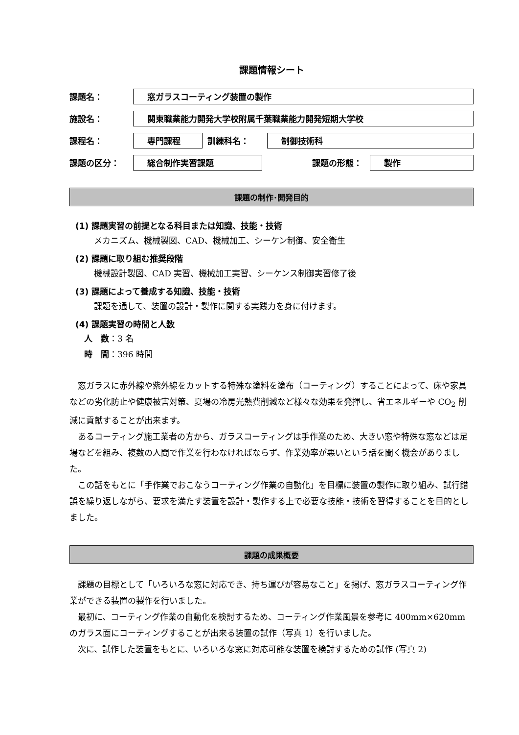課題情報シート
課題名：
窓ガラスコーティング装置の製作
施設名：
関東職業能力開発大学校附属千葉職業能力開発短期大学校
課程名：
専門課程
訓練科名：
制御技術科
課題の区分：
総合制作実習課題
課題の形態：
製作
課題の制作･開発目的
(1) 課題実習の前提となる科目または知識、技能・技術
メカニズム、機械製図、CAD、機械加工、シーケン制御、安全衛生
(2) 課題に取り組む推奨段階
機械設計製図、CAD 実習、機械加工実習、シーケンス制御実習修了後
(3) 課題によって養成する知識、技能・技術
課題を通して、装置の設計・製作に関する実践力を身に付けます。
(4) 課題実習の時間と人数
人　数：3 名
時　間：396 時間
窓ガラスに赤外線や紫外線をカットする特殊な塗料を塗布（コーティング）することによって、床や家具などの劣化防止や健康被害対策、夏場の冷房光熱費削減など様々な効果を発揮し、省エネルギーや CO<sub>2</sub> 削減に貢献することが出来ます。
あるコーティング施工業者の方から、ガラスコーティングは手作業のため、大きい窓や特殊な窓などは足場などを組み、複数の人間で作業を行わなければならず、作業効率が悪いという話を聞く機会がありました。
この話をもとに「手作業でおこなうコーティング作業の自動化」を目標に装置の製作に取り組み、試行錯誤を繰り返しながら、要求を満たす装置を設計・製作する上で必要な技能・技術を習得することを目的としました。
課題の成果概要
課題の目標として「いろいろな窓に対応でき、持ち運びが容易なこと」を掲げ、窓ガラスコーティング作業ができる装置の製作を行いました。
最初に、コーティング作業の自動化を検討するため、コーティング作業風景を参考に 400mm×620mm のガラス面にコーティングすることが出来る装置の試作（写真 1）を行いました。
次に、試作した装置をもとに、いろいろな窓に対応可能な装置を検討するための試作 (写真 2)